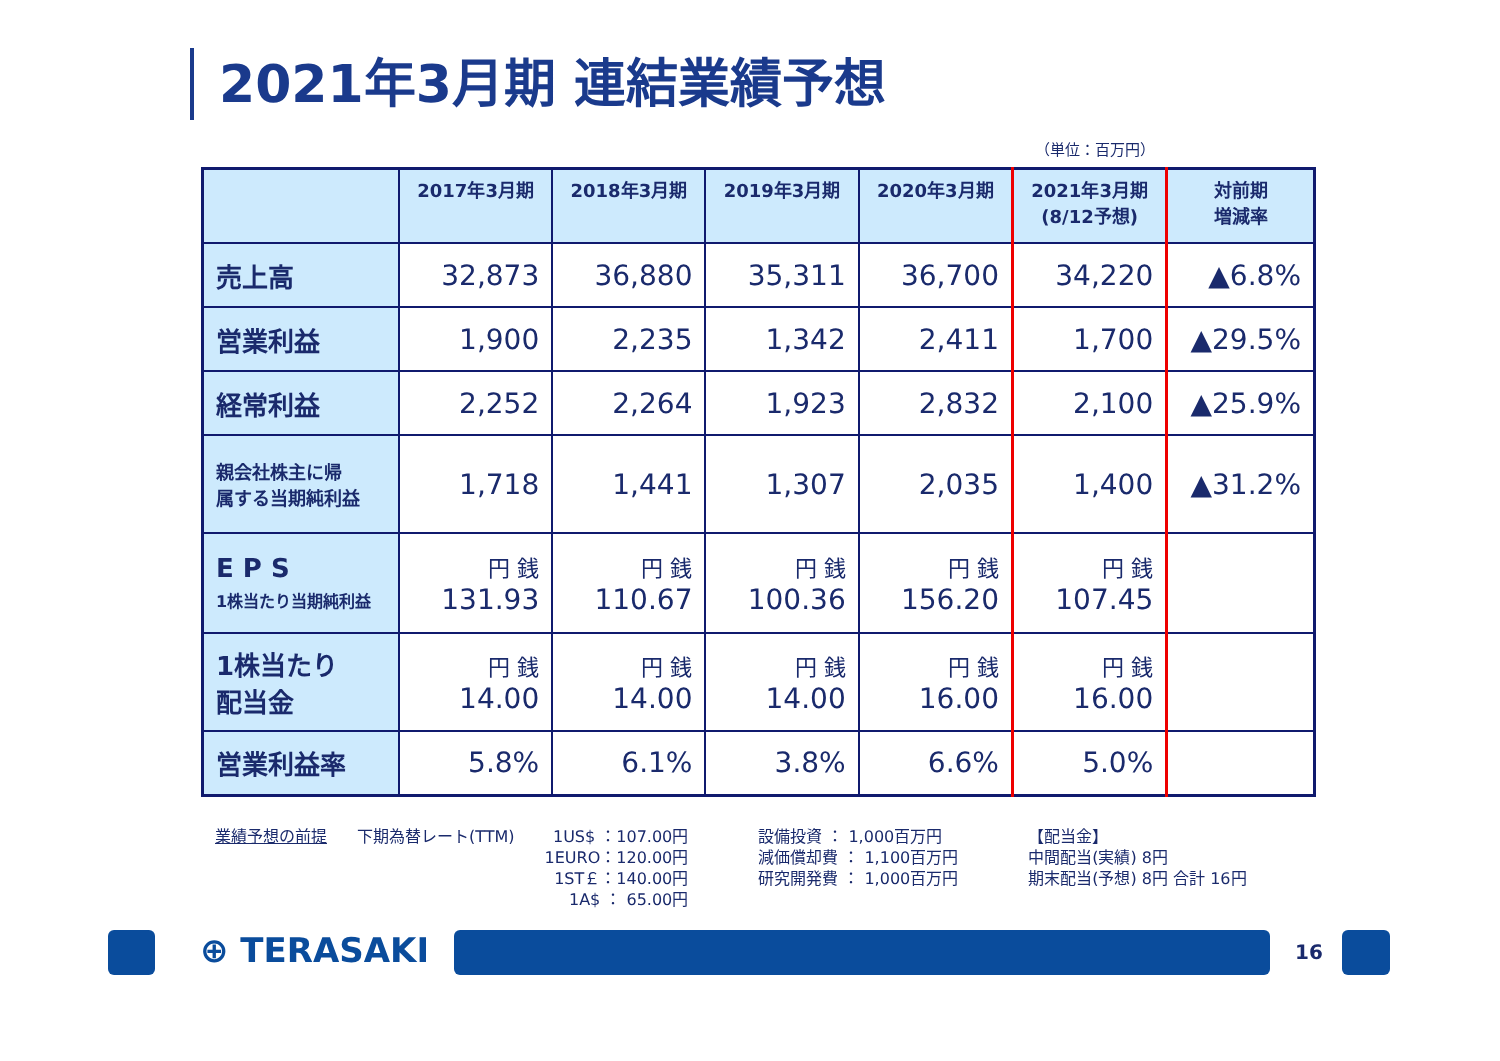2021年3月期 連結業績予想
（単位：百万円）
| | 2017年3月期 | 2018年3月期 | 2019年3月期 | 2020年3月期 | 2021年3月期 (8/12予想) | 対前期 増減率 |
| --- | --- | --- | --- | --- | --- | --- |
| 売上高 | 32,873 | 36,880 | 35,311 | 36,700 | 34,220 | ▲6.8% |
| 営業利益 | 1,900 | 2,235 | 1,342 | 2,411 | 1,700 | ▲29.5% |
| 経常利益 | 2,252 | 2,264 | 1,923 | 2,832 | 2,100 | ▲25.9% |
| 親会社株主に帰 属する当期純利益 | 1,718 | 1,441 | 1,307 | 2,035 | 1,400 | ▲31.2% |
| E P S 1株当たり当期純利益 | 円 銭 131.93 | 円 銭 110.67 | 円 銭 100.36 | 円 銭 156.20 | 円 銭 107.45 | |
| 1株当たり 配当金 | 円 銭 14.00 | 円 銭 14.00 | 円 銭 14.00 | 円 銭 16.00 | 円 銭 16.00 | |
| 営業利益率 | 5.8% | 6.1% | 3.8% | 6.6% | 5.0% | |
業績予想の前提 下期為替レート(TTM) 1US$ ：107.00円
1EURO：120.00円
1ST￡：140.00円
1A$ ： 65.00円
設備投資 ： 1,000百万円
減価償却費 ： 1,100百万円
研究開発費 ： 1,000百万円
【配当金】
中間配当(実績) 8円
期末配当(予想) 8円 合計 16円
⊕ TERASAKI 16